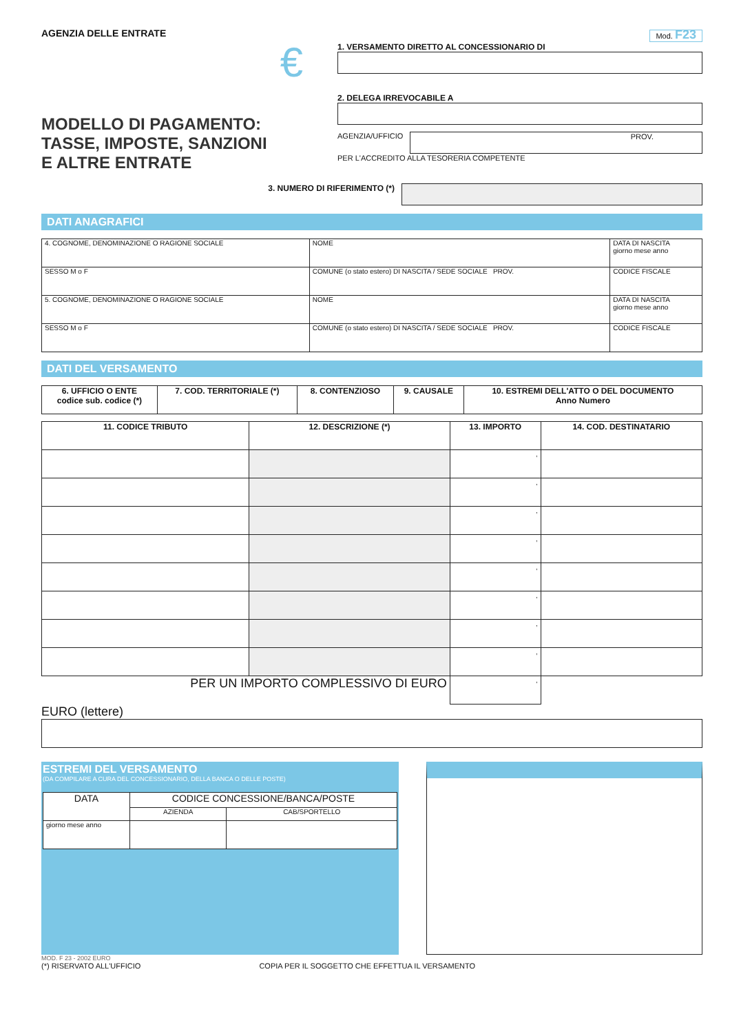AGENZIA DELLE ENTRATE
€
MODELLO DI PAGAMENTO:
TASSE, IMPOSTE, SANZIONI
E ALTRE ENTRATE
Mod. F23
1. VERSAMENTO DIRETTO AL CONCESSIONARIO DI
2. DELEGA IRREVOCABILE A
AGENZIA/UFFICIO
PROV.
PER L'ACCREDITO ALLA TESORERIA COMPETENTE
3. NUMERO DI RIFERIMENTO (*)
DATI ANAGRAFICI
| 4. COGNOME, DENOMINAZIONE O RAGIONE SOCIALE | NOME | DATA DI NASCITA giorno mese anno |
| SESSO M o F | COMUNE (o stato estero) DI NASCITA / SEDE SOCIALE PROV. | CODICE FISCALE |
| 5. COGNOME, DENOMINAZIONE O RAGIONE SOCIALE | NOME | DATA DI NASCITA giorno mese anno |
| SESSO M o F | COMUNE (o stato estero) DI NASCITA / SEDE SOCIALE PROV. | CODICE FISCALE |
DATI DEL VERSAMENTO
| 6. UFFICIO O ENTE codice sub. codice (*) | 7. COD. TERRITORIALE (*) | 8. CONTENZIOSO | 9. CAUSALE | 10. ESTREMI DELL'ATTO O DEL DOCUMENTO Anno Numero |
| --- | --- | --- | --- | --- |
| 11. CODICE TRIBUTO | 12. DESCRIZIONE (*) | 13. IMPORTO | 14. COD. DESTINATARIO |
| --- | --- | --- | --- |
| | | , | |
| | | , | |
| | | , | |
| | | , | |
| | | , | |
| | | , | |
| | | , | |
| | | , | |
| PER UN IMPORTO COMPLESSIVO DI EURO | | , | |
EURO (lettere)
ESTREMI DEL VERSAMENTO
(DA COMPILARE A CURA DEL CONCESSIONARIO, DELLA BANCA O DELLE POSTE)
| DATA | CODICE CONCESSIONE/BANCA/POSTE | |
| --- | --- | --- |
| | AZIENDA | CAB/SPORTELLO |
| giorno mese anno | | |
MOD. F 23 - 2002 EURO
(*) RISERVATO ALL'UFFICIO COPIA PER IL SOGGETTO CHE EFFETTUA IL VERSAMENTO